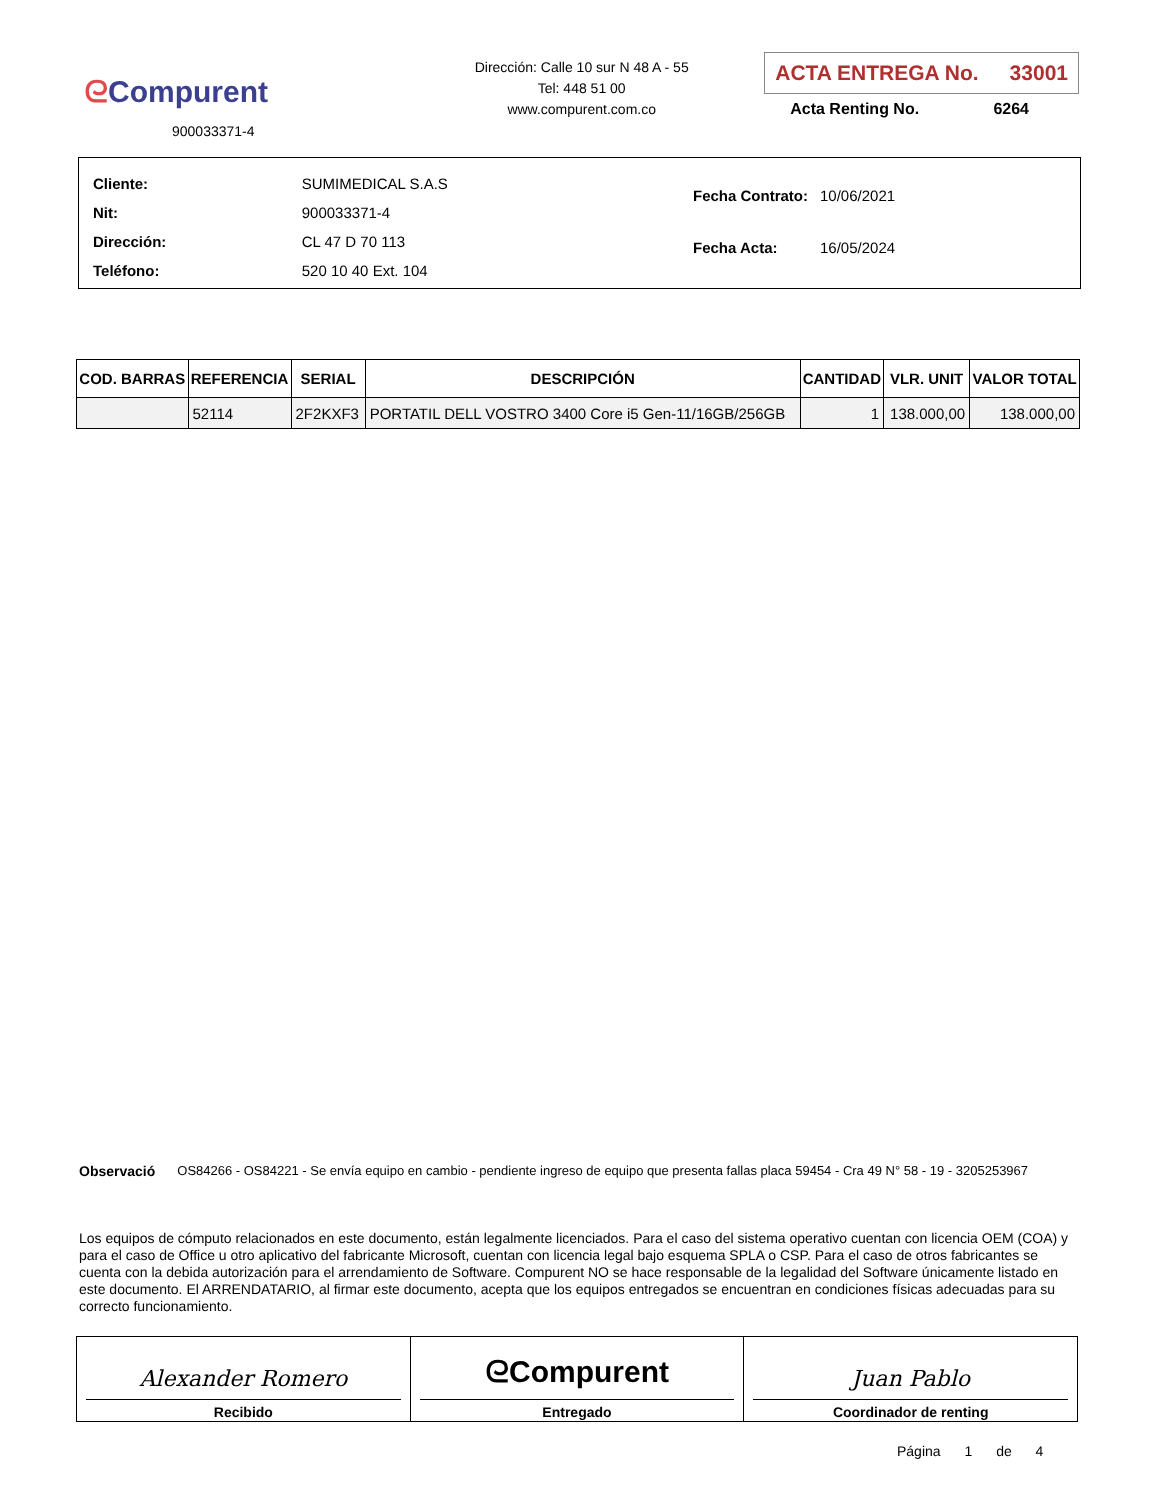ᘓCompurent
900033371-4
Dirección: Calle 10 sur N 48 A - 55
Tel: 448 51 00
www.compurent.com.co
ACTA ENTREGA No. 33001
Acta Renting No. 6264
| Cliente: | SUMIMEDICAL S.A.S |
| Nit: | 900033371-4 |
| Dirección: | CL 47 D 70 113 |
| Teléfono: | 520 10 40 Ext. 104 |
| Fecha Contrato: | 10/06/2021 |
| Fecha Acta: | 16/05/2024 |
| COD. BARRAS | REFERENCIA | SERIAL | DESCRIPCIÓN | CANTIDAD | VLR. UNIT | VALOR TOTAL |
| --- | --- | --- | --- | --- | --- | --- |
| | 52114 | 2F2KXF3 | PORTATIL DELL VOSTRO 3400 Core i5 Gen-11/16GB/256GB | 1 | 138.000,00 | 138.000,00 |
Observació OS84266 - OS84221 - Se envía equipo en cambio - pendiente ingreso de equipo que presenta fallas placa 59454 - Cra 49 N° 58 - 19 - 3205253967
Los equipos de cómputo relacionados en este documento, están legalmente licenciados. Para el caso del sistema operativo cuentan con licencia OEM (COA) y para el caso de Office u otro aplicativo del fabricante Microsoft, cuentan con licencia legal bajo esquema SPLA o CSP. Para el caso de otros fabricantes se cuenta con la debida autorización para el arrendamiento de Software. Compurent NO se hace responsable de la legalidad del Software únicamente listado en este documento. El ARRENDATARIO, al firmar este documento, acepta que los equipos entregados se encuentran en condiciones físicas adecuadas para su correcto funcionamiento.
| Alexander Romero Recibido | ᘓCompurent Entregado | Juan Pablo Coordinador de renting |
Página 1 de 4